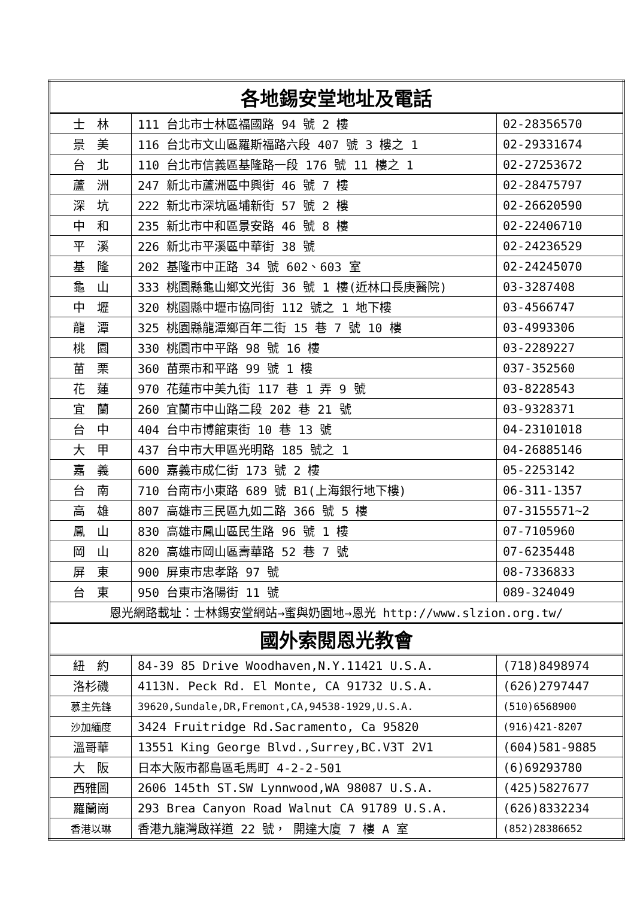| 各地錫安堂地址及電話 | | |
| --- | --- | --- |
| 士 林 | 111 台北市士林區福國路 94 號 2 樓 | 02-28356570 |
| 景 美 | 116 台北市文山區羅斯福路六段 407 號 3 樓之 1 | 02-29331674 |
| 台 北 | 110 台北市信義區基隆路一段 176 號 11 樓之 1 | 02-27253672 |
| 蘆 洲 | 247 新北市蘆洲區中興街 46 號 7 樓 | 02-28475797 |
| 深 坑 | 222 新北市深坑區埔新街 57 號 2 樓 | 02-26620590 |
| 中 和 | 235 新北市中和區景安路 46 號 8 樓 | 02-22406710 |
| 平 溪 | 226 新北市平溪區中華街 38 號 | 02-24236529 |
| 基 隆 | 202 基隆市中正路 34 號 602、603 室 | 02-24245070 |
| 龜 山 | 333 桃園縣龜山鄉文光街 36 號 1 樓(近林口長庚醫院) | 03-3287408 |
| 中 壢 | 320 桃園縣中壢市協同街 112 號之 1 地下樓 | 03-4566747 |
| 龍 潭 | 325 桃園縣龍潭鄉百年二街 15 巷 7 號 10 樓 | 03-4993306 |
| 桃 園 | 330 桃園市中平路 98 號 16 樓 | 03-2289227 |
| 苗 栗 | 360 苗栗市和平路 99 號 1 樓 | 037-352560 |
| 花 蓮 | 970 花蓮市中美九街 117 巷 1 弄 9 號 | 03-8228543 |
| 宜 蘭 | 260 宜蘭市中山路二段 202 巷 21 號 | 03-9328371 |
| 台 中 | 404 台中市博館東街 10 巷 13 號 | 04-23101018 |
| 大 甲 | 437 台中市大甲區光明路 185 號之 1 | 04-26885146 |
| 嘉 義 | 600 嘉義市成仁街 173 號 2 樓 | 05-2253142 |
| 台 南 | 710 台南市小東路 689 號 B1(上海銀行地下樓) | 06-311-1357 |
| 高 雄 | 807 高雄市三民區九如二路 366 號 5 樓 | 07-3155571~2 |
| 鳳 山 | 830 高雄市鳳山區民生路 96 號 1 樓 | 07-7105960 |
| 岡 山 | 820 高雄市岡山區壽華路 52 巷 7 號 | 07-6235448 |
| 屏 東 | 900 屏東市忠孝路 97 號 | 08-7336833 |
| 台 東 | 950 台東市洛陽街 11 號 | 089-324049 |
| 恩光網路載址：士林錫安堂網站→蜜與奶園地→恩光 http://www.slzion.org.tw/ | | |
| 國外索閱恩光教會 | | |
| 紐 約 | 84-39 85 Drive Woodhaven,N.Y.11421 U.S.A. | (718)8498974 |
| 洛杉磯 | 4113N. Peck Rd. El Monte, CA 91732 U.S.A. | (626)2797447 |
| 慕主先鋒 | 39620,Sundale,DR,Fremont,CA,94538-1929,U.S.A. | (510)6568900 |
| 沙加緬度 | 3424 Fruitridge Rd.Sacramento, Ca 95820 | (916)421-8207 |
| 溫哥華 | 13551 King George Blvd.,Surrey,BC.V3T 2V1 | (604)581-9885 |
| 大 阪 | 日本大阪市都島區毛馬町 4-2-2-501 | (6)69293780 |
| 西雅圖 | 2606 145th ST.SW Lynnwood,WA 98087 U.S.A. | (425)5827677 |
| 羅蘭崗 | 293 Brea Canyon Road Walnut CA 91789 U.S.A. | (626)8332234 |
| 香港以琳 | 香港九龍灣啟祥道 22 號， 開達大廈 7 樓 A 室 | (852)28386652 |